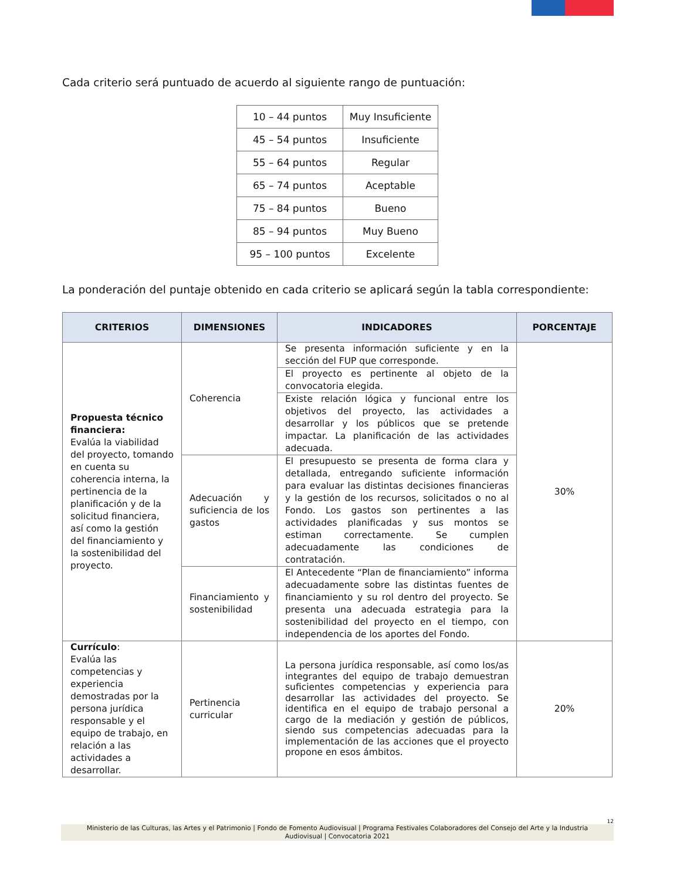Cada criterio será puntuado de acuerdo al siguiente rango de puntuación:
| 10 – 44 puntos | Muy Insuficiente |
| 45 – 54 puntos | Insuficiente |
| 55 – 64 puntos | Regular |
| 65 – 74 puntos | Aceptable |
| 75 – 84 puntos | Bueno |
| 85 – 94 puntos | Muy Bueno |
| 95 – 100 puntos | Excelente |
La ponderación del puntaje obtenido en cada criterio se aplicará según la tabla correspondiente:
| CRITERIOS | DIMENSIONES | INDICADORES | PORCENTAJE |
| --- | --- | --- | --- |
| Propuesta técnico financiera: Evalúa la viabilidad del proyecto, tomando en cuenta su coherencia interna, la pertinencia de la planificación y de la solicitud financiera, así como la gestión del financiamiento y la sostenibilidad del proyecto. | Coherencia | Se presenta información suficiente y en la sección del FUP que corresponde. | 30% |
| | | El proyecto es pertinente al objeto de la convocatoria elegida. | |
| | | Existe relación lógica y funcional entre los objetivos del proyecto, las actividades a desarrollar y los públicos que se pretende impactar. La planificación de las actividades adecuada. | |
| | Adecuación y suficiencia de los gastos | El presupuesto se presenta de forma clara y detallada, entregando suficiente información para evaluar las distintas decisiones financieras y la gestión de los recursos, solicitados o no al Fondo. Los gastos son pertinentes a las actividades planificadas y sus montos se estiman correctamente. Se cumplen adecuadamente las condiciones de contratación. | |
| | Financiamiento y sostenibilidad | El Antecedente “Plan de financiamiento” informa adecuadamente sobre las distintas fuentes de financiamiento y su rol dentro del proyecto. Se presenta una adecuada estrategia para la sostenibilidad del proyecto en el tiempo, con independencia de los aportes del Fondo. | |
| Currículo : Evalúa las competencias y experiencia demostradas por la persona jurídica responsable y el equipo de trabajo, en relación a las actividades a desarrollar. | Pertinencia curricular | La persona jurídica responsable, así como los/as integrantes del equipo de trabajo demuestran suficientes competencias y experiencia para desarrollar las actividades del proyecto. Se identifica en el equipo de trabajo personal a cargo de la mediación y gestión de públicos, siendo sus competencias adecuadas para la implementación de las acciones que el proyecto propone en esos ámbitos. | 20% |
12
Ministerio de las Culturas, las Artes y el Patrimonio | Fondo de Fomento Audiovisual | Programa Festivales Colaboradores del Consejo del Arte y la Industria Audiovisual | Convocatoria 2021